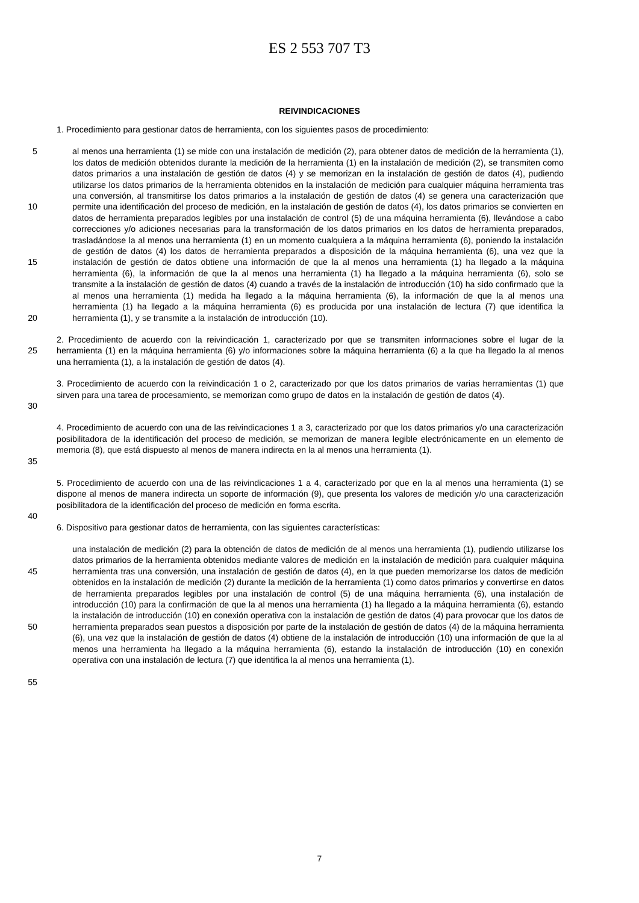ES 2 553 707 T3
REIVINDICACIONES
1. Procedimiento para gestionar datos de herramienta, con los siguientes pasos de procedimiento:
5
10
15
20
al menos una herramienta (1) se mide con una instalación de medición (2), para obtener datos de medición de la herramienta (1), los datos de medición obtenidos durante la medición de la herramienta (1) en la instalación de medición (2), se transmiten como datos primarios a una instalación de gestión de datos (4) y se memorizan en la instalación de gestión de datos (4), pudiendo utilizarse los datos primarios de la herramienta obtenidos en la instalación de medición para cualquier máquina herramienta tras una conversión, al transmitirse los datos primarios a la instalación de gestión de datos (4) se genera una caracterización que permite una identificación del proceso de medición, en la instalación de gestión de datos (4), los datos primarios se convierten en datos de herramienta preparados legibles por una instalación de control (5) de una máquina herramienta (6), llevándose a cabo correcciones y/o adiciones necesarias para la transformación de los datos primarios en los datos de herramienta preparados, trasladándose la al menos una herramienta (1) en un momento cualquiera a la máquina herramienta (6), poniendo la instalación de gestión de datos (4) los datos de herramienta preparados a disposición de la máquina herramienta (6), una vez que la instalación de gestión de datos obtiene una información de que la al menos una herramienta (1) ha llegado a la máquina herramienta (6), la información de que la al menos una herramienta (1) ha llegado a la máquina herramienta (6), solo se transmite a la instalación de gestión de datos (4) cuando a través de la instalación de introducción (10) ha sido confirmado que la al menos una herramienta (1) medida ha llegado a la máquina herramienta (6), la información de que la al menos una herramienta (1) ha llegado a la máquina herramienta (6) es producida por una instalación de lectura (7) que identifica la herramienta (1), y se transmite a la instalación de introducción (10).
25 2. Procedimiento de acuerdo con la reivindicación 1, caracterizado por que se transmiten informaciones sobre el lugar de la herramienta (1) en la máquina herramienta (6) y/o informaciones sobre la máquina herramienta (6) a la que ha llegado la al menos una herramienta (1), a la instalación de gestión de datos (4).
30 3. Procedimiento de acuerdo con la reivindicación 1 o 2, caracterizado por que los datos primarios de varias herramientas (1) que sirven para una tarea de procesamiento, se memorizan como grupo de datos en la instalación de gestión de datos (4).
35 4. Procedimiento de acuerdo con una de las reivindicaciones 1 a 3, caracterizado por que los datos primarios y/o una caracterización posibilitadora de la identificación del proceso de medición, se memorizan de manera legible electrónicamente en un elemento de memoria (8), que está dispuesto al menos de manera indirecta en la al menos una herramienta (1).
5. Procedimiento de acuerdo con una de las reivindicaciones 1 a 4, caracterizado por que en la al menos una herramienta (1) se dispone al menos de manera indirecta un soporte de información (9), que presenta los valores de medición y/o una caracterización posibilitadora de la identificación del proceso de medición en forma escrita.
40
6. Dispositivo para gestionar datos de herramienta, con las siguientes características:
45
50
55
una instalación de medición (2) para la obtención de datos de medición de al menos una herramienta (1), pudiendo utilizarse los datos primarios de la herramienta obtenidos mediante valores de medición en la instalación de medición para cualquier máquina herramienta tras una conversión, una instalación de gestión de datos (4), en la que pueden memorizarse los datos de medición obtenidos en la instalación de medición (2) durante la medición de la herramienta (1) como datos primarios y convertirse en datos de herramienta preparados legibles por una instalación de control (5) de una máquina herramienta (6), una instalación de introducción (10) para la confirmación de que la al menos una herramienta (1) ha llegado a la máquina herramienta (6), estando la instalación de introducción (10) en conexión operativa con la instalación de gestión de datos (4) para provocar que los datos de herramienta preparados sean puestos a disposición por parte de la instalación de gestión de datos (4) de la máquina herramienta (6), una vez que la instalación de gestión de datos (4) obtiene de la instalación de introducción (10) una información de que la al menos una herramienta ha llegado a la máquina herramienta (6), estando la instalación de introducción (10) en conexión operativa con una instalación de lectura (7) que identifica la al menos una herramienta (1).
7